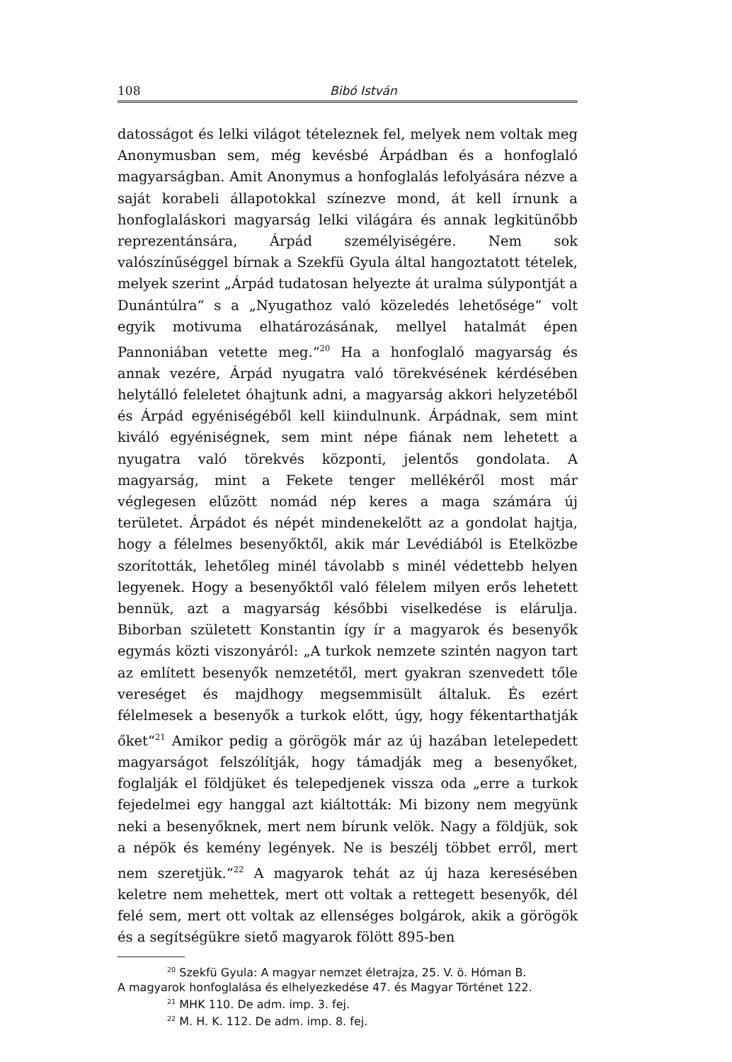108 Bibó István
datosságot és lelki világot tételeznek fel, melyek nem voltak meg Anonymusban sem, még kevésbé Árpádban és a honfoglaló magyarságban. Amit Anonymus a honfoglalás lefolyására nézve a saját korabeli állapotokkal színezve mond, át kell írnunk a honfoglaláskori magyarság lelki világára és annak legkitünőbb reprezentánsára, Árpád személyiségére. Nem sok valószínűséggel bírnak a Szekfü Gyula által hangoztatott tételek, melyek szerint „Árpád tudatosan helyezte át uralma súlypontját a Dunántúlra“ s a „Nyugathoz való közeledés lehetősége“ volt egyik motivuma elhatározásának, mellyel hatalmát épen Pannoniában vetette meg.“<sup>20</sup> Ha a honfoglaló magyarság és annak vezére, Árpád nyugatra való törekvésének kérdésében helytálló feleletet óhajtunk adni, a magyarság akkori helyzetéből és Árpád egyéniségéből kell kiindulnunk. Árpádnak, sem mint kiváló egyéniségnek, sem mint népe fiának nem lehetett a nyugatra való törekvés központi, jelentős gondolata. A magyarság, mint a Fekete tenger mellékéről most már véglegesen elűzött nomád nép keres a maga számára új területet. Árpádot és népét mindenekelőtt az a gondolat hajtja, hogy a félelmes besenyőktől, akik már Levédiából is Etelközbe szorították, lehetőleg minél távolabb s minél védettebb helyen legyenek. Hogy a besenyőktől való félelem milyen erős lehetett bennük, azt a magyarság későbbi viselkedése is elárulja. Biborban született Konstantin így ír a magyarok és besenyők egymás közti viszonyáról: „A turkok nemzete szintén nagyon tart az említett besenyők nemzetétől, mert gyakran szenvedett tőle vereséget és majdhogy megsemmisült általuk. És ezért félelmesek a besenyők a turkok előtt, úgy, hogy fékentarthatják őket“<sup>21</sup> Amikor pedig a görögök már az új hazában letelepedett magyarságot felszólítják, hogy támadják meg a besenyőket, foglalják el földjüket és telepedjenek vissza oda „erre a turkok fejedelmei egy hanggal azt kiáltották: Mi bizony nem megyünk neki a besenyőknek, mert nem bírunk velök. Nagy a földjük, sok a népök és kemény legények. Ne is beszélj többet erről, mert nem szeretjük.“<sup>22</sup> A magyarok tehát az új haza keresésében keletre nem mehettek, mert ott voltak a rettegett besenyők, dél felé sem, mert ott voltak az ellenséges bolgárok, akik a görögök és a segítségükre siető magyarok fölött 895-ben
<sup>20</sup> Szekfü Gyula: A magyar nemzet életrajza, 25. V. ö. Hóman B.
A magyarok honfoglalása és elhelyezkedése 47. és Magyar Történet 122.
<sup>21</sup> MHK 110. De adm. imp. 3. fej.
<sup>22</sup> M. H. K. 112. De adm. imp. 8. fej.